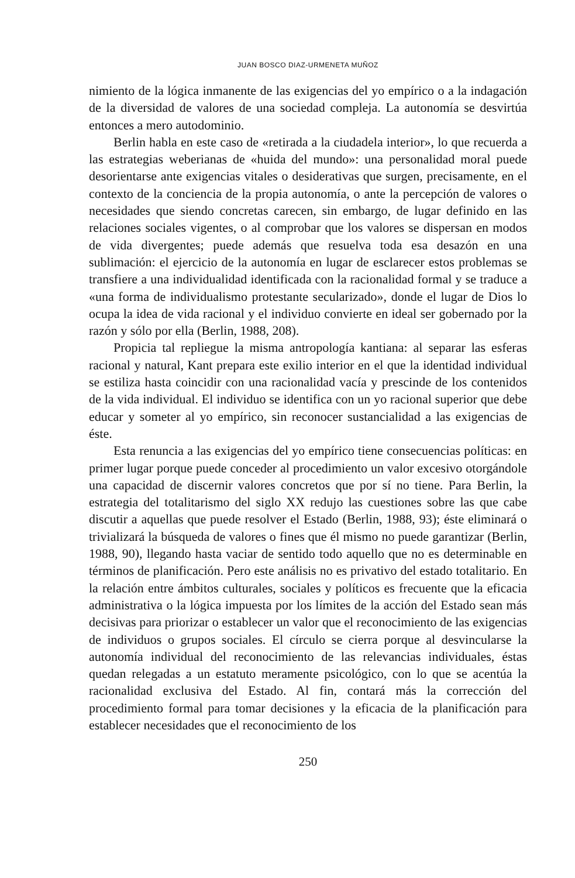JUAN BOSCO DIAZ-URMENETA MUÑOZ
nimiento de la lógica inmanente de las exigencias del yo empírico o a la indagación de la diversidad de valores de una sociedad compleja. La autonomía se desvirtúa entonces a mero autodominio.
Berlin habla en este caso de «retirada a la ciudadela interior», lo que recuerda a las estrategias weberianas de «huida del mundo»: una personalidad moral puede desorientarse ante exigencias vitales o desiderativas que surgen, precisamente, en el contexto de la conciencia de la propia autonomía, o ante la percepción de valores o necesidades que siendo concretas carecen, sin embargo, de lugar definido en las relaciones sociales vigentes, o al comprobar que los valores se dispersan en modos de vida divergentes; puede además que resuelva toda esa desazón en una sublimación: el ejercicio de la autonomía en lugar de esclarecer estos problemas se transfiere a una individualidad identificada con la racionalidad formal y se traduce a «una forma de individualismo protestante secularizado», donde el lugar de Dios lo ocupa la idea de vida racional y el individuo convierte en ideal ser gobernado por la razón y sólo por ella (Berlin, 1988, 208).
Propicia tal repliegue la misma antropología kantiana: al separar las esferas racional y natural, Kant prepara este exilio interior en el que la identidad individual se estiliza hasta coincidir con una racionalidad vacía y prescinde de los contenidos de la vida individual. El individuo se identifica con un yo racional superior que debe educar y someter al yo empírico, sin reconocer sustancialidad a las exigencias de éste.
Esta renuncia a las exigencias del yo empírico tiene consecuencias políticas: en primer lugar porque puede conceder al procedimiento un valor excesivo otorgándole una capacidad de discernir valores concretos que por sí no tiene. Para Berlin, la estrategia del totalitarismo del siglo XX redujo las cuestiones sobre las que cabe discutir a aquellas que puede resolver el Estado (Berlin, 1988, 93); éste eliminará o trivializará la búsqueda de valores o fines que él mismo no puede garantizar (Berlin, 1988, 90), llegando hasta vaciar de sentido todo aquello que no es determinable en términos de planificación. Pero este análisis no es privativo del estado totalitario. En la relación entre ámbitos culturales, sociales y políticos es frecuente que la eficacia administrativa o la lógica impuesta por los límites de la acción del Estado sean más decisivas para priorizar o establecer un valor que el reconocimiento de las exigencias de individuos o grupos sociales. El círculo se cierra porque al desvincularse la autonomía individual del reconocimiento de las relevancias individuales, éstas quedan relegadas a un estatuto meramente psicológico, con lo que se acentúa la racionalidad exclusiva del Estado. Al fin, contará más la corrección del procedimiento formal para tomar decisiones y la eficacia de la planificación para establecer necesidades que el reconocimiento de los
250